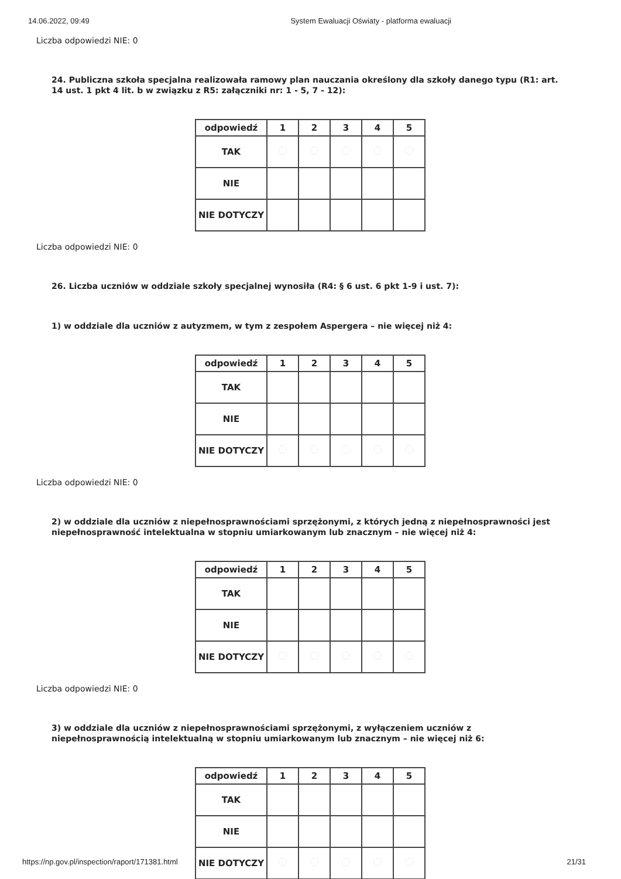14.06.2022, 09:49 System Ewaluacji Oświaty - platforma ewaluacji
Liczba odpowiedzi NIE: 0
24. Publiczna szkoła specjalna realizowała ramowy plan nauczania określony dla szkoły danego typu (R1: art. 14 ust. 1 pkt 4 lit. b w związku z R5: załączniki nr: 1 - 5, 7 - 12):
| odpowiedź | 1 | 2 | 3 | 4 | 5 |
| --- | --- | --- | --- | --- | --- |
| TAK | | | | | |
| NIE | | | | | |
| NIE DOTYCZY | | | | | |
Liczba odpowiedzi NIE: 0
26. Liczba uczniów w oddziale szkoły specjalnej wynosiła (R4: § 6 ust. 6 pkt 1-9 i ust. 7):
1) w oddziale dla uczniów z autyzmem, w tym z zespołem Aspergera – nie więcej niż 4:
| odpowiedź | 1 | 2 | 3 | 4 | 5 |
| --- | --- | --- | --- | --- | --- |
| TAK | | | | | |
| NIE | | | | | |
| NIE DOTYCZY | | | | | |
Liczba odpowiedzi NIE: 0
2) w oddziale dla uczniów z niepełnosprawnościami sprzężonymi, z których jedną z niepełnosprawności jest niepełnosprawność intelektualna w stopniu umiarkowanym lub znacznym – nie więcej niż 4:
| odpowiedź | 1 | 2 | 3 | 4 | 5 |
| --- | --- | --- | --- | --- | --- |
| TAK | | | | | |
| NIE | | | | | |
| NIE DOTYCZY | | | | | |
Liczba odpowiedzi NIE: 0
3) w oddziale dla uczniów z niepełnosprawnościami sprzężonymi, z wyłączeniem uczniów z niepełnosprawnością intelektualną w stopniu umiarkowanym lub znacznym – nie więcej niż 6:
| odpowiedź | 1 | 2 | 3 | 4 | 5 |
| --- | --- | --- | --- | --- | --- |
| TAK | | | | | |
| NIE | | | | | |
| NIE DOTYCZY | | | | | |
https://np.gov.pl/inspection/raport/171381.html 21/31